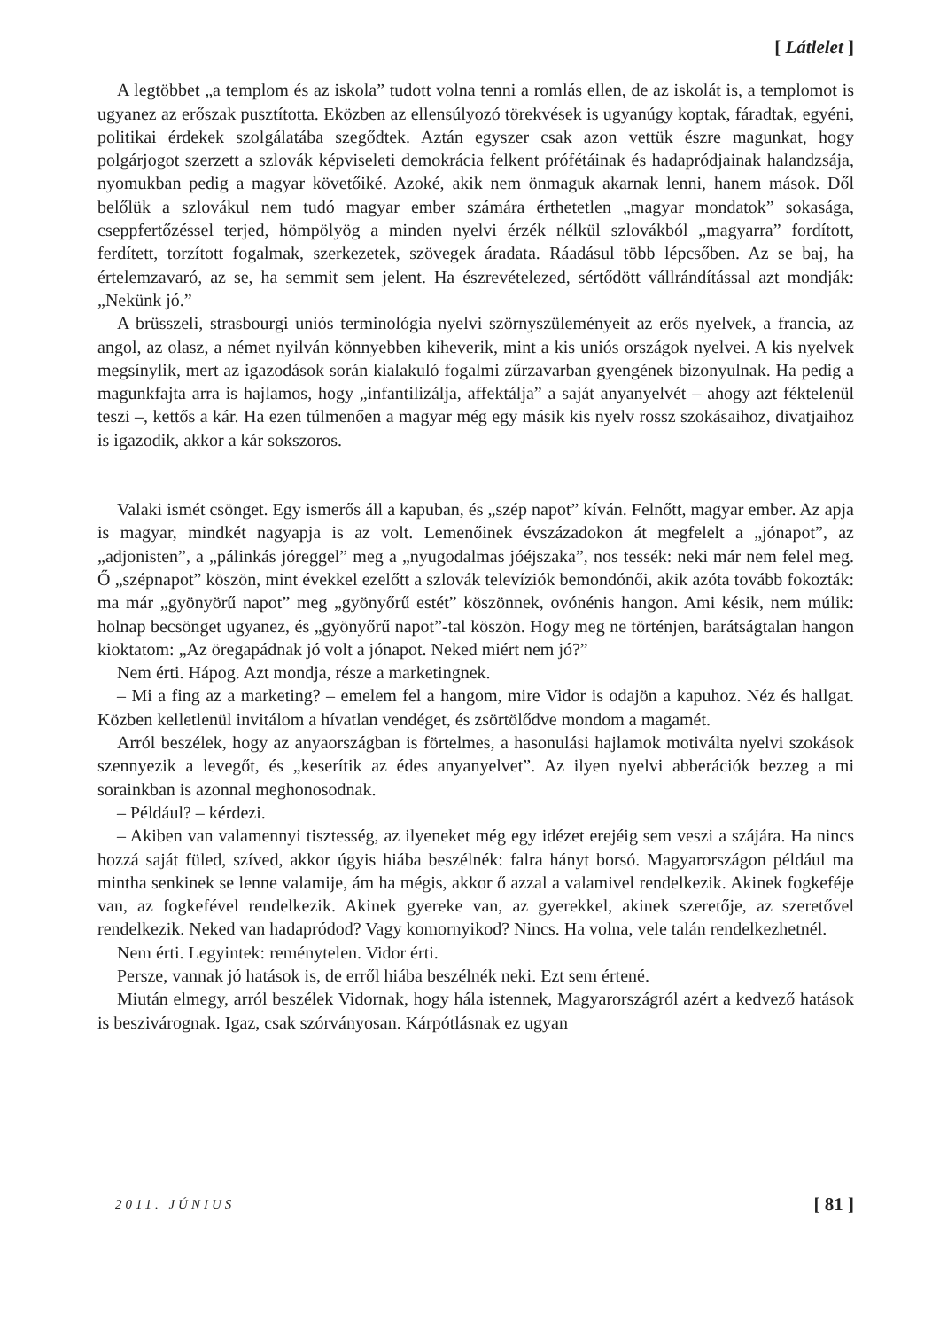[ Látlelet ]
A legtöbbet „a templom és az iskola” tudott volna tenni a romlás ellen, de az iskolát is, a templomot is ugyanez az erőszak pusztította. Eközben az ellensúlyozó törekvések is ugyanúgy koptak, fáradtak, egyéni, politikai érdekek szolgálatába szegődtek. Aztán egyszer csak azon vettük észre magunkat, hogy polgárjogot szerzett a szlovák képviseleti demokrácia felkent prófétáinak és hadapródjainak halandzsája, nyomukban pedig a magyar követőiké. Azoké, akik nem önmaguk akarnak lenni, hanem mások. Dől belőlük a szlovákul nem tudó magyar ember számára érthetetlen „magyar mondatok” sokasága, cseppfertőzéssel terjed, hömpölyög a minden nyelvi érzék nélkül szlovákból „magyarra” fordított, ferdített, torzított fogalmak, szerkezetek, szövegek áradata. Ráadásul több lépcsőben. Az se baj, ha értelemzavaró, az se, ha semmit sem jelent. Ha észrevételezed, sértődött vállrándítással azt mondják: „Nekünk jó.”
A brüsszeli, strasbourgi uniós terminológia nyelvi szörnyszüleményeit az erős nyelvek, a francia, az angol, az olasz, a német nyilván könnyebben kiheverik, mint a kis uniós országok nyelvei. A kis nyelvek megsínylik, mert az igazodások során kialakuló fogalmi zűrzavarban gyengének bizonyulnak. Ha pedig a magunkfajta arra is hajlamos, hogy „infantilizálja, affektálja” a saját anyanyelvét – ahogy azt féktelenül teszi –, kettős a kár. Ha ezen túlmenően a magyar még egy másik kis nyelv rossz szokásaihoz, divatjaihoz is igazodik, akkor a kár sokszoros.
Valaki ismét csönget. Egy ismerős áll a kapuban, és „szép napot” kíván. Felnőtt, magyar ember. Az apja is magyar, mindkét nagyapja is az volt. Lemenőinek évszázadokon át megfelelt a „jónapot”, az „adjonisten”, a „pálinkás jóreggel” meg a „nyugodalmas jóéjszaka”, nos tessék: neki már nem felel meg. Ő „szépnapot” köszön, mint évekkel ezelőtt a szlovák televíziók bemondónői, akik azóta tovább fokozták: ma már „gyönyörű napot” meg „gyönyőrű estét” köszönnek, ovónénis hangon. Ami késik, nem múlik: holnap becsönget ugyanez, és „gyönyőrű napot”-tal köszön. Hogy meg ne történjen, barátságtalan hangon kioktatom: „Az öregapádnak jó volt a jónapot. Neked miért nem jó?”
Nem érti. Hápog. Azt mondja, része a marketingnek.
– Mi a fing az a marketing? – emelem fel a hangom, mire Vidor is odajön a kapuhoz. Néz és hallgat. Közben kelletlenül invitálom a hívatlan vendéget, és zsörtölődve mondom a magamét.
Arról beszélek, hogy az anyaországban is förtelmes, a hasonulási hajlamok motiválta nyelvi szokások szennyezik a levegőt, és „keserítik az édes anyanyelvet”. Az ilyen nyelvi abberációk bezzeg a mi sorainkban is azonnal meghonosodnak.
– Például? – kérdezi.
– Akiben van valamennyi tisztesség, az ilyeneket még egy idézet erejéig sem veszi a szájára. Ha nincs hozzá saját füled, szíved, akkor úgyis hiába beszélnék: falra hányt borsó. Magyarországon például ma mintha senkinek se lenne valamije, ám ha mégis, akkor ő azzal a valamivel rendelkezik. Akinek fogkeféje van, az fogkefével rendelkezik. Akinek gyereke van, az gyerekkel, akinek szeretője, az szeretővel rendelkezik. Neked van hadapródod? Vagy komornyikod? Nincs. Ha volna, vele talán rendelkezhetnél.
Nem érti. Legyintek: reménytelen. Vidor érti.
Persze, vannak jó hatások is, de erről hiába beszélnék neki. Ezt sem értené.
Miután elmegy, arról beszélek Vidornak, hogy hála istennek, Magyarországról azért a kedvező hatások is beszivárognak. Igaz, csak szórványosan. Kárpótlásnak ez ugyan
2011. JÚNIUS [ 81 ]